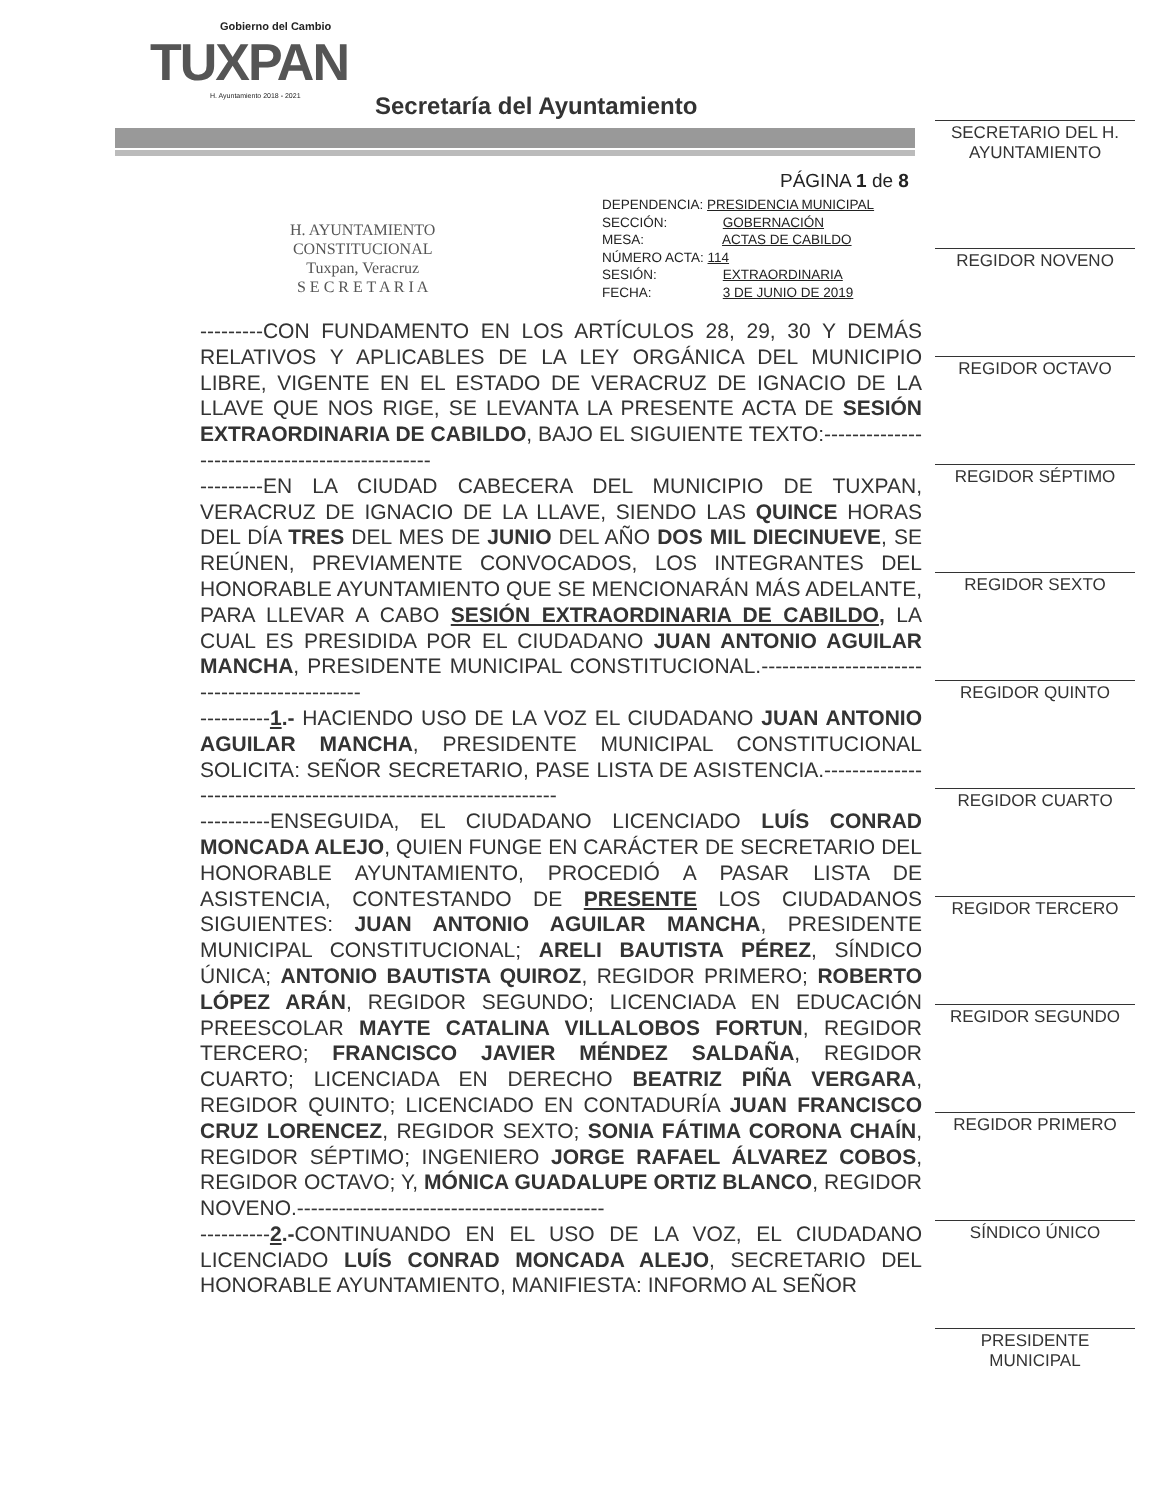Gobierno del Cambio
TUXPAN
H. Ayuntamiento 2018 - 2021
Secretaría del Ayuntamiento
H. AYUNTAMIENTO
CONSTITUCIONAL
Tuxpan, Veracruz
S E C R E T A R I A
PÁGINA 1 de 8
DEPENDENCIA: PRESIDENCIA MUNICIPAL
SECCIÓN: GOBERNACIÓN
MESA: ACTAS DE CABILDO
NÚMERO ACTA: 114
SESIÓN: EXTRAORDINARIA
FECHA: 3 DE JUNIO DE 2019
---------CON FUNDAMENTO EN LOS ARTÍCULOS 28, 29, 30 Y DEMÁS RELATIVOS Y APLICABLES DE LA LEY ORGÁNICA DEL MUNICIPIO LIBRE, VIGENTE EN EL ESTADO DE VERACRUZ DE IGNACIO DE LA LLAVE QUE NOS RIGE, SE LEVANTA LA PRESENTE ACTA DE SESIÓN EXTRAORDINARIA DE CABILDO, BAJO EL SIGUIENTE TEXTO:-----------------------------------------------
---------EN LA CIUDAD CABECERA DEL MUNICIPIO DE TUXPAN, VERACRUZ DE IGNACIO DE LA LLAVE, SIENDO LAS QUINCE HORAS DEL DÍA TRES DEL MES DE JUNIO DEL AÑO DOS MIL DIECINUEVE, SE REÚNEN, PREVIAMENTE CONVOCADOS, LOS INTEGRANTES DEL HONORABLE AYUNTAMIENTO QUE SE MENCIONARÁN MÁS ADELANTE, PARA LLEVAR A CABO SESIÓN EXTRAORDINARIA DE CABILDO, LA CUAL ES PRESIDIDA POR EL CIUDADANO JUAN ANTONIO AGUILAR MANCHA, PRESIDENTE MUNICIPAL CONSTITUCIONAL.----------------------------------------------
----------1.- HACIENDO USO DE LA VOZ EL CIUDADANO JUAN ANTONIO AGUILAR MANCHA, PRESIDENTE MUNICIPAL CONSTITUCIONAL SOLICITA: SEÑOR SECRETARIO, PASE LISTA DE ASISTENCIA.-----------------------------------------------------------------
----------ENSEGUIDA, EL CIUDADANO LICENCIADO LUÍS CONRAD MONCADA ALEJO, QUIEN FUNGE EN CARÁCTER DE SECRETARIO DEL HONORABLE AYUNTAMIENTO, PROCEDIÓ A PASAR LISTA DE ASISTENCIA, CONTESTANDO DE PRESENTE LOS CIUDADANOS SIGUIENTES: JUAN ANTONIO AGUILAR MANCHA, PRESIDENTE MUNICIPAL CONSTITUCIONAL; ARELI BAUTISTA PÉREZ, SÍNDICO ÚNICA; ANTONIO BAUTISTA QUIROZ, REGIDOR PRIMERO; ROBERTO LÓPEZ ARÁN, REGIDOR SEGUNDO; LICENCIADA EN EDUCACIÓN PREESCOLAR MAYTE CATALINA VILLALOBOS FORTUN, REGIDOR TERCERO; FRANCISCO JAVIER MÉNDEZ SALDAÑA, REGIDOR CUARTO; LICENCIADA EN DERECHO BEATRIZ PIÑA VERGARA, REGIDOR QUINTO; LICENCIADO EN CONTADURÍA JUAN FRANCISCO CRUZ LORENCEZ, REGIDOR SEXTO; SONIA FÁTIMA CORONA CHAÍN, REGIDOR SÉPTIMO; INGENIERO JORGE RAFAEL ÁLVAREZ COBOS, REGIDOR OCTAVO; Y, MÓNICA GUADALUPE ORTIZ BLANCO, REGIDOR NOVENO.--------------------------------------------
----------2.-CONTINUANDO EN EL USO DE LA VOZ, EL CIUDADANO LICENCIADO LUÍS CONRAD MONCADA ALEJO, SECRETARIO DEL HONORABLE AYUNTAMIENTO, MANIFIESTA: INFORMO AL SEÑOR
SECRETARIO DEL H. AYUNTAMIENTO
REGIDOR NOVENO
REGIDOR OCTAVO
REGIDOR SÉPTIMO
REGIDOR SEXTO
REGIDOR QUINTO
REGIDOR CUARTO
REGIDOR TERCERO
REGIDOR SEGUNDO
REGIDOR PRIMERO
SÍNDICO ÚNICO
PRESIDENTE MUNICIPAL